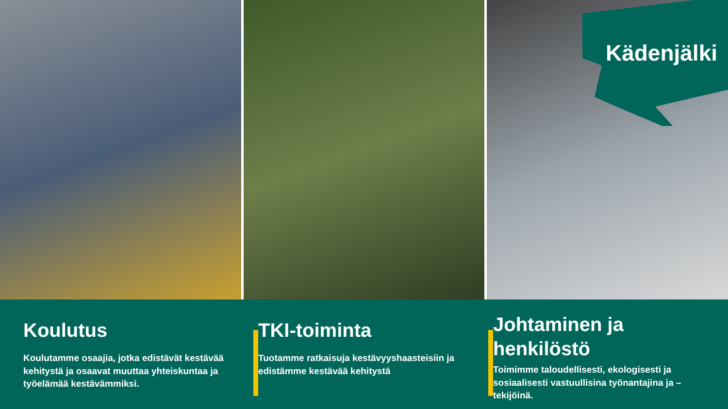Kädenjälki
Koulutus
Koulutamme osaajia, jotka edistävät kestävää kehitystä ja osaavat muuttaa yhteiskuntaa ja työelämää kestävämmiksi.
TKI-toiminta
Tuotamme ratkaisuja kestävyyshaasteisiin ja edistämme kestävää kehitystä
Johtaminen ja henkilöstö
Toimimme taloudellisesti, ekologisesti ja sosiaalisesti vastuullisina työnantajina ja –tekijöinä.